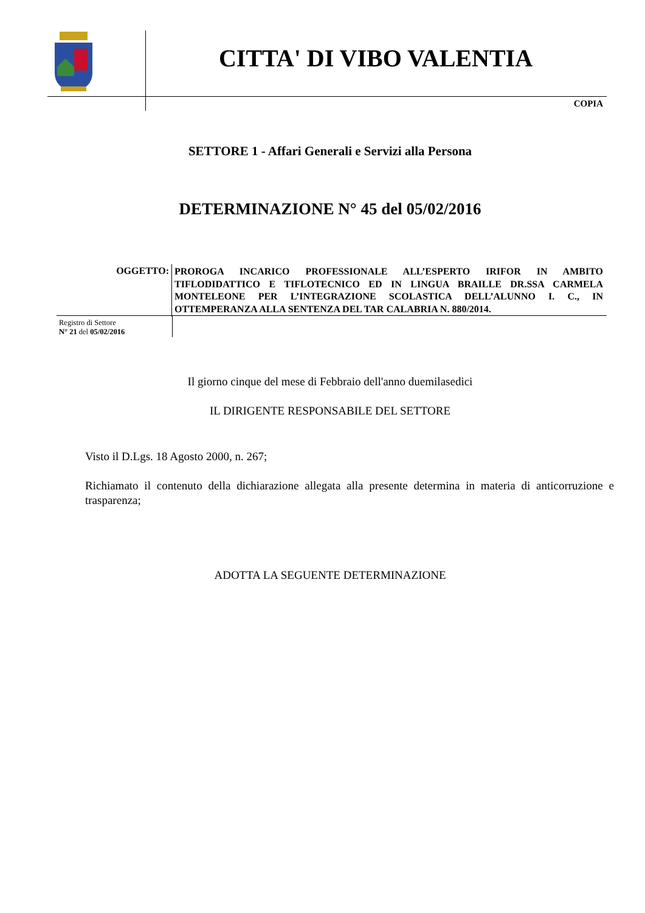CITTA' DI VIBO VALENTIA
COPIA
SETTORE 1 - Affari Generali e Servizi alla Persona
DETERMINAZIONE N° 45 del 05/02/2016
OGGETTO:
PROROGA INCARICO PROFESSIONALE ALL’ESPERTO IRIFOR IN AMBITO TIFLODIDATTICO E TIFLOTECNICO ED IN LINGUA BRAILLE DR.SSA CARMELA MONTELEONE PER L’INTEGRAZIONE SCOLASTICA DELL’ALUNNO I. C., IN OTTEMPERANZA ALLA SENTENZA DEL TAR CALABRIA N. 880/2014.
Registro di Settore
N° 21 del 05/02/2016
Il giorno cinque del mese di Febbraio dell'anno duemilasedici
IL DIRIGENTE RESPONSABILE DEL SETTORE
Visto il D.Lgs. 18 Agosto 2000, n. 267;
Richiamato il contenuto della dichiarazione allegata alla presente determina in materia di anticorruzione e trasparenza;
ADOTTA LA SEGUENTE DETERMINAZIONE